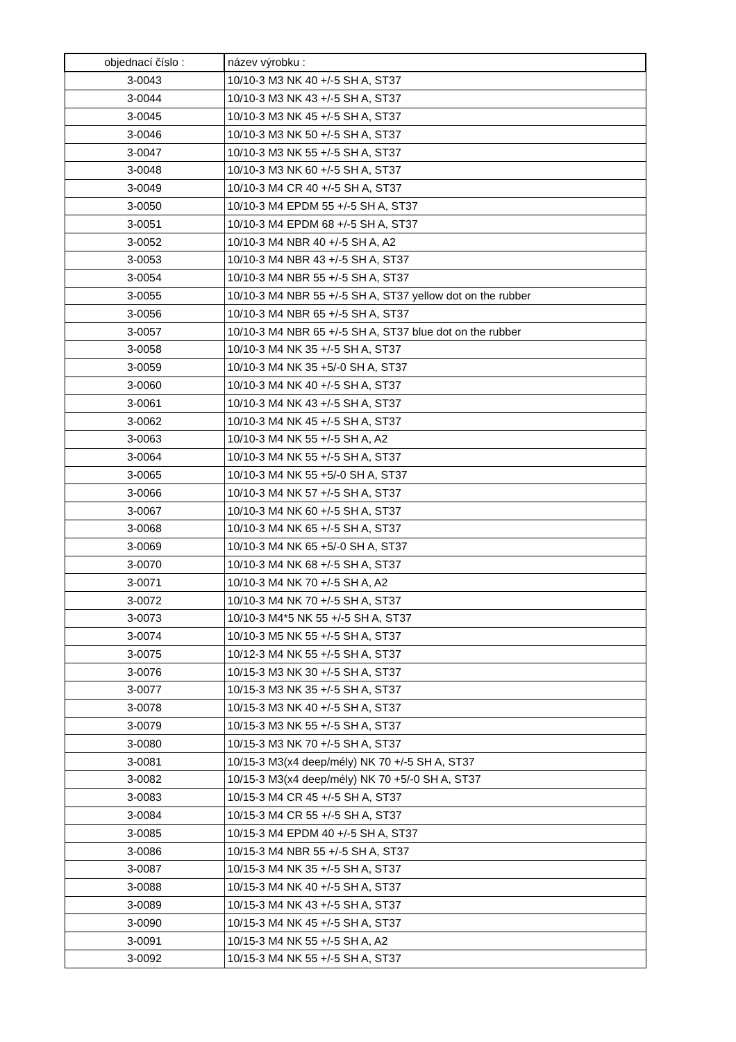| objednací číslo : | název výrobku : |
| --- | --- |
| 3-0043 | 10/10-3 M3 NK 40 +/-5 SH A, ST37 |
| 3-0044 | 10/10-3 M3 NK 43 +/-5 SH A, ST37 |
| 3-0045 | 10/10-3 M3 NK 45 +/-5 SH A, ST37 |
| 3-0046 | 10/10-3 M3 NK 50 +/-5 SH A, ST37 |
| 3-0047 | 10/10-3 M3 NK 55 +/-5 SH A, ST37 |
| 3-0048 | 10/10-3 M3 NK 60 +/-5 SH A, ST37 |
| 3-0049 | 10/10-3 M4 CR 40 +/-5 SH A, ST37 |
| 3-0050 | 10/10-3 M4 EPDM 55 +/-5 SH A, ST37 |
| 3-0051 | 10/10-3 M4 EPDM 68 +/-5 SH A, ST37 |
| 3-0052 | 10/10-3 M4 NBR 40 +/-5 SH A, A2 |
| 3-0053 | 10/10-3 M4 NBR 43 +/-5 SH A, ST37 |
| 3-0054 | 10/10-3 M4 NBR 55 +/-5 SH A, ST37 |
| 3-0055 | 10/10-3 M4 NBR 55 +/-5 SH A, ST37 yellow dot on the rubber |
| 3-0056 | 10/10-3 M4 NBR 65 +/-5 SH A, ST37 |
| 3-0057 | 10/10-3 M4 NBR 65 +/-5 SH A, ST37 blue dot on the rubber |
| 3-0058 | 10/10-3 M4 NK 35 +/-5 SH A, ST37 |
| 3-0059 | 10/10-3 M4 NK 35 +5/-0 SH A, ST37 |
| 3-0060 | 10/10-3 M4 NK 40 +/-5 SH A, ST37 |
| 3-0061 | 10/10-3 M4 NK 43 +/-5 SH A, ST37 |
| 3-0062 | 10/10-3 M4 NK 45 +/-5 SH A, ST37 |
| 3-0063 | 10/10-3 M4 NK 55 +/-5 SH A, A2 |
| 3-0064 | 10/10-3 M4 NK 55 +/-5 SH A, ST37 |
| 3-0065 | 10/10-3 M4 NK 55 +5/-0 SH A, ST37 |
| 3-0066 | 10/10-3 M4 NK 57 +/-5 SH A, ST37 |
| 3-0067 | 10/10-3 M4 NK 60 +/-5 SH A, ST37 |
| 3-0068 | 10/10-3 M4 NK 65 +/-5 SH A, ST37 |
| 3-0069 | 10/10-3 M4 NK 65 +5/-0 SH A, ST37 |
| 3-0070 | 10/10-3 M4 NK 68 +/-5 SH A, ST37 |
| 3-0071 | 10/10-3 M4 NK 70 +/-5 SH A, A2 |
| 3-0072 | 10/10-3 M4 NK 70 +/-5 SH A, ST37 |
| 3-0073 | 10/10-3 M4*5 NK 55 +/-5 SH A, ST37 |
| 3-0074 | 10/10-3 M5 NK 55 +/-5 SH A, ST37 |
| 3-0075 | 10/12-3 M4 NK 55 +/-5 SH A, ST37 |
| 3-0076 | 10/15-3 M3 NK 30 +/-5 SH A, ST37 |
| 3-0077 | 10/15-3 M3 NK 35 +/-5 SH A, ST37 |
| 3-0078 | 10/15-3 M3 NK 40 +/-5 SH A, ST37 |
| 3-0079 | 10/15-3 M3 NK 55 +/-5 SH A, ST37 |
| 3-0080 | 10/15-3 M3 NK 70 +/-5 SH A, ST37 |
| 3-0081 | 10/15-3 M3(x4 deep/mély) NK 70 +/-5 SH A, ST37 |
| 3-0082 | 10/15-3 M3(x4 deep/mély) NK 70 +5/-0 SH A, ST37 |
| 3-0083 | 10/15-3 M4 CR 45 +/-5 SH A, ST37 |
| 3-0084 | 10/15-3 M4 CR 55 +/-5 SH A, ST37 |
| 3-0085 | 10/15-3 M4 EPDM 40 +/-5 SH A, ST37 |
| 3-0086 | 10/15-3 M4 NBR 55 +/-5 SH A, ST37 |
| 3-0087 | 10/15-3 M4 NK 35 +/-5 SH A, ST37 |
| 3-0088 | 10/15-3 M4 NK 40 +/-5 SH A, ST37 |
| 3-0089 | 10/15-3 M4 NK 43 +/-5 SH A, ST37 |
| 3-0090 | 10/15-3 M4 NK 45 +/-5 SH A, ST37 |
| 3-0091 | 10/15-3 M4 NK 55 +/-5 SH A, A2 |
| 3-0092 | 10/15-3 M4 NK 55 +/-5 SH A, ST37 |